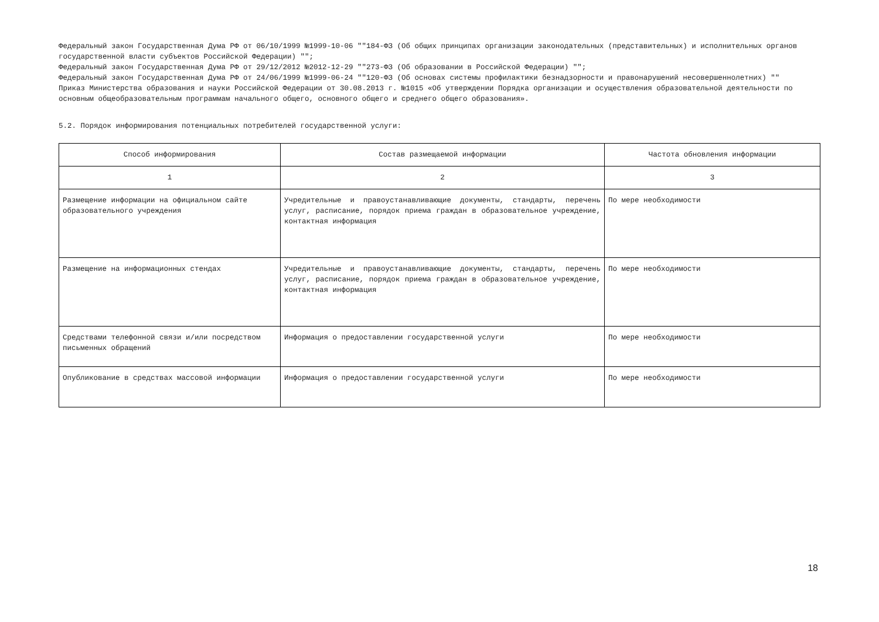Федеральный закон Государственная Дума РФ от 06/10/1999 №1999-10-06 ""184-ФЗ (Об общих принципах организации законодательных (представительных) и исполнительных органов государственной власти субъектов Российской Федерации) "";
Федеральный закон Государственная Дума РФ от 29/12/2012 №2012-12-29 ""273-ФЗ (Об образовании в Российской Федерации) "";
Федеральный закон Государственная Дума РФ от 24/06/1999 №1999-06-24 ""120-ФЗ (Об основах системы профилактики безнадзорности и правонарушений несовершеннолетних) ""
Приказ Министерства образования и науки Российской Федерации от 30.08.2013 г. №1015 «Об утверждении Порядка организации и осуществления образовательной деятельности по основным общеобразовательным программам начального общего, основного общего и среднего общего образования».
5.2. Порядок информирования потенциальных потребителей государственной услуги:
| Способ информирования | Состав размещаемой информации | Частота обновления информации |
| --- | --- | --- |
| 1 | 2 | 3 |
| Размещение информации на официальном сайте образовательного учреждения | Учредительные и правоустанавливающие документы, стандарты, перечень услуг, расписание, порядок приема граждан в образовательное учреждение, контактная информация | По мере необходимости |
| Размещение на информационных стендах | Учредительные и правоустанавливающие документы, стандарты, перечень услуг, расписание, порядок приема граждан в образовательное учреждение, контактная информация | По мере необходимости |
| Средствами телефонной связи и/или посредством письменных обращений | Информация о предоставлении государственной услуги | По мере необходимости |
| Опубликование в средствах массовой информации | Информация о предоставлении государственной услуги | По мере необходимости |
18